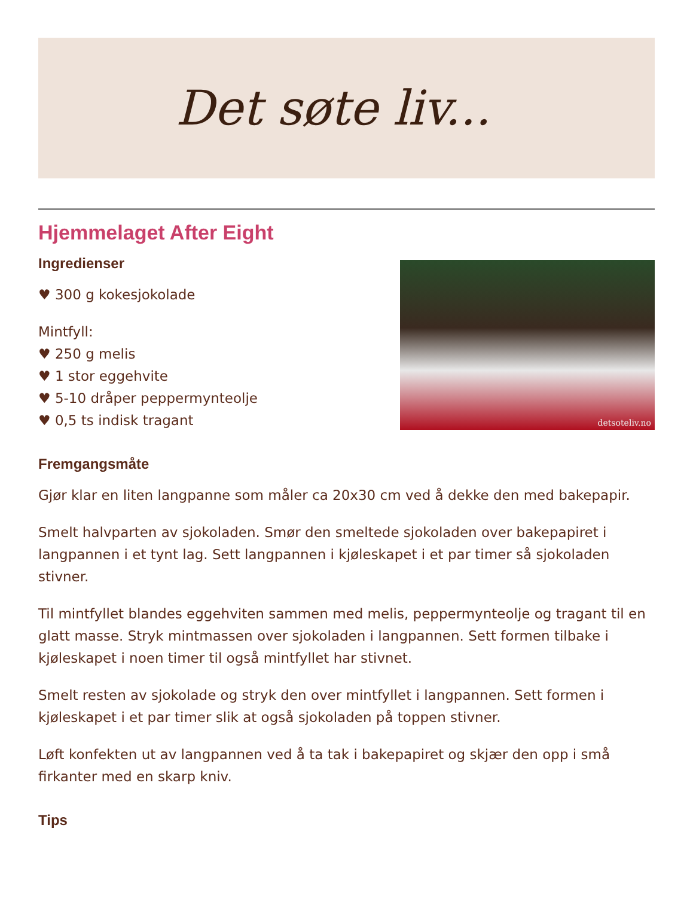Det søte liv...
Hjemmelaget After Eight
Ingredienser
♥ 300 g kokesjokolade
Mintfyll:
♥ 250 g melis
♥ 1 stor eggehvite
♥ 5-10 dråper peppermynteolje
♥ 0,5 ts indisk tragant
detsoteliv.no
Fremgangsmåte
Gjør klar en liten langpanne som måler ca 20x30 cm ved å dekke den med bakepapir.
Smelt halvparten av sjokoladen. Smør den smeltede sjokoladen over bakepapiret i langpannen i et tynt lag. Sett langpannen i kjøleskapet i et par timer så sjokoladen stivner.
Til mintfyllet blandes eggehviten sammen med melis, peppermynteolje og tragant til en glatt masse. Stryk mintmassen over sjokoladen i langpannen. Sett formen tilbake i kjøleskapet i noen timer til også mintfyllet har stivnet.
Smelt resten av sjokolade og stryk den over mintfyllet i langpannen. Sett formen i kjøleskapet i et par timer slik at også sjokoladen på toppen stivner.
Løft konfekten ut av langpannen ved å ta tak i bakepapiret og skjær den opp i små firkanter med en skarp kniv.
Tips